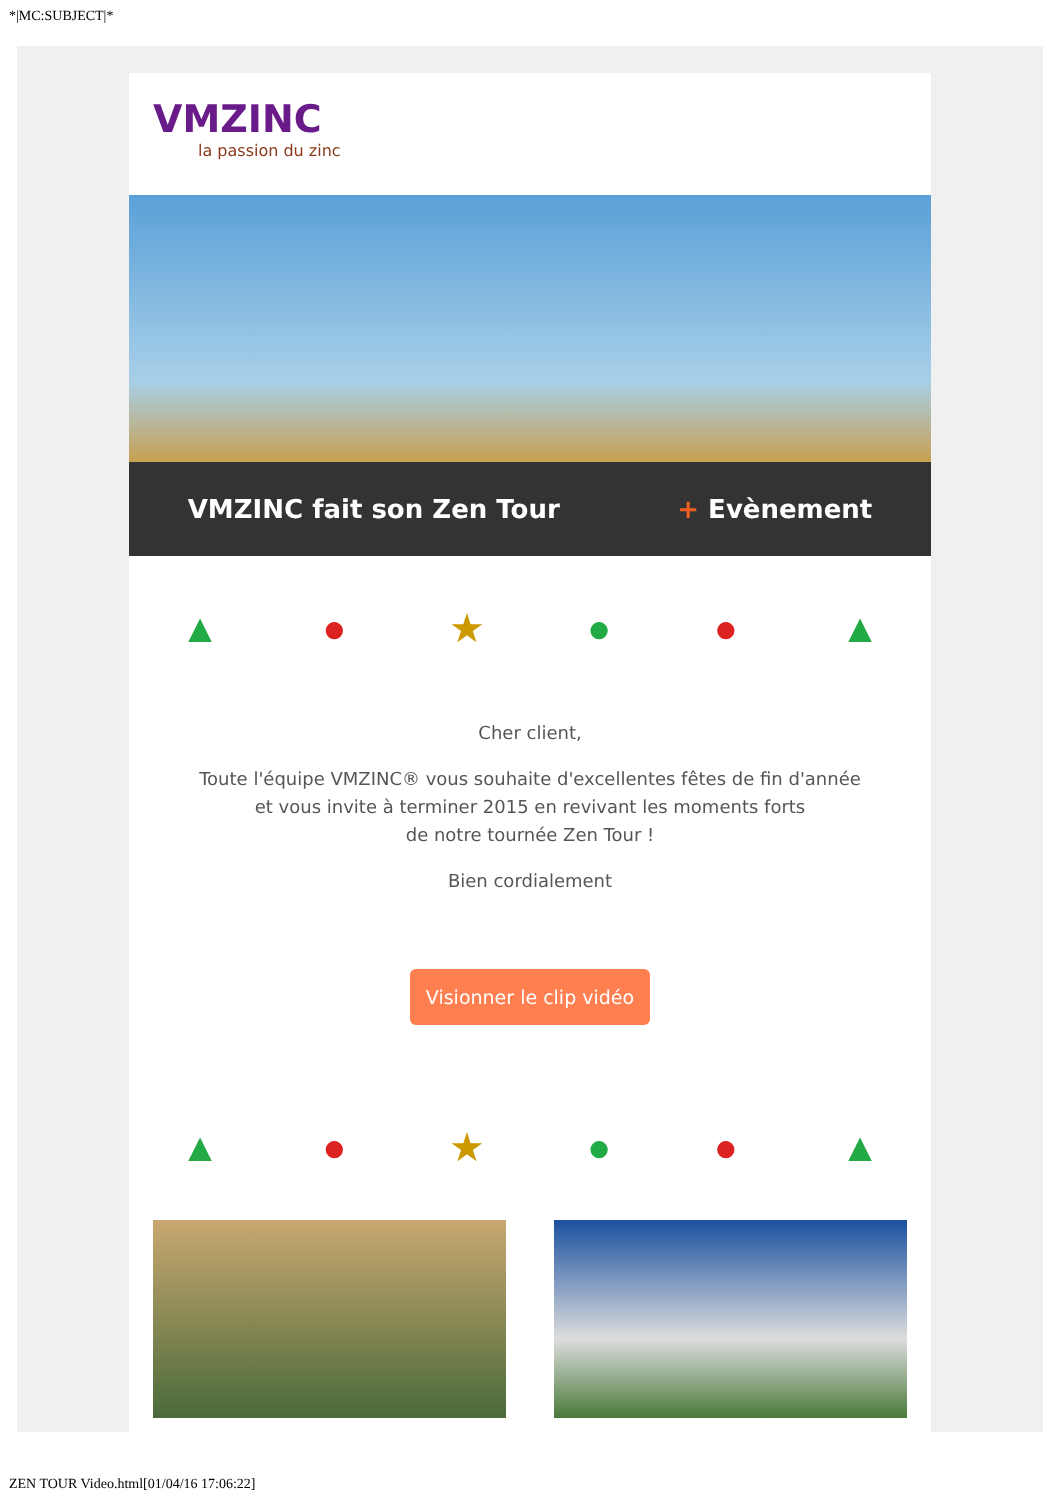*|MC:SUBJECT|*
VMZINC
la passion du zinc
VMZINC fait son Zen Tour + Evènement
▲ ● ★ ● ● ▲
Cher client,
Toute l'équipe VMZINC® vous souhaite d'excellentes fêtes de fin d'année
et vous invite à terminer 2015 en revivant les moments forts
de notre tournée Zen Tour !
Bien cordialement
Visionner le clip vidéo
▲ ● ★ ● ● ▲
ZEN TOUR Video.html[01/04/16 17:06:22]